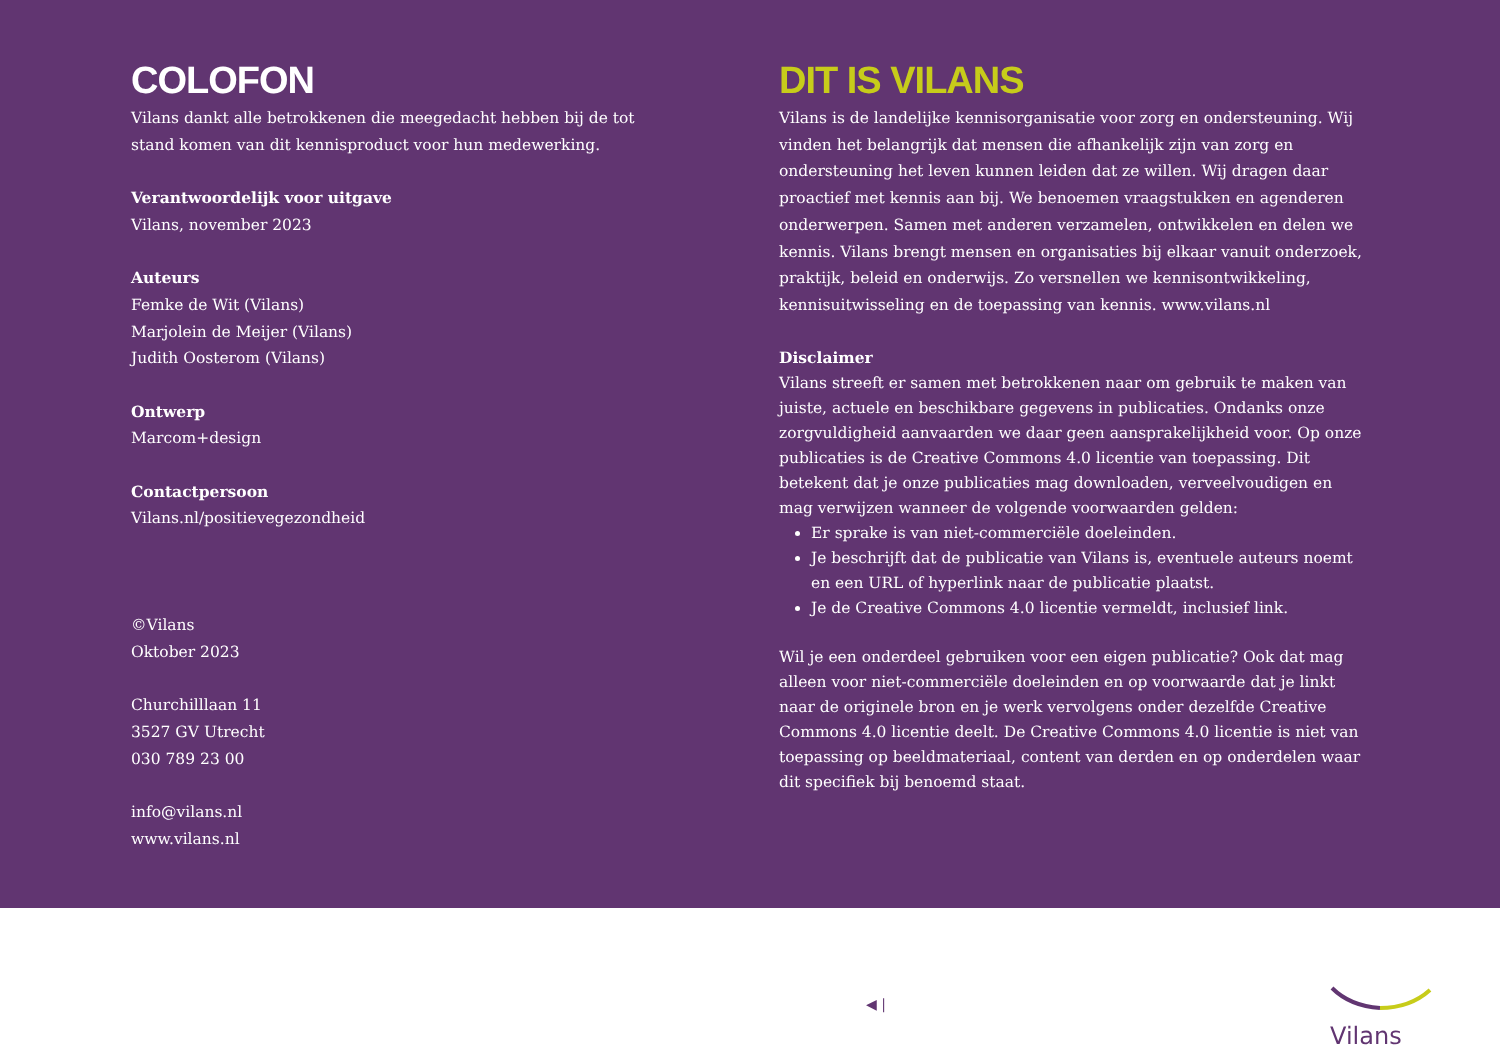COLOFON
Vilans dankt alle betrokkenen die meegedacht hebben bij de tot
stand komen van dit kennisproduct voor hun medewerking.
Verantwoordelijk voor uitgave
Vilans, november 2023
Auteurs
Femke de Wit (Vilans)
Marjolein de Meijer (Vilans)
Judith Oosterom (Vilans)
Ontwerp
Marcom+design
Contactpersoon
Vilans.nl/positievegezondheid
©Vilans
Oktober 2023
Churchilllaan 11
3527 GV Utrecht
030 789 23 00
info@vilans.nl
www.vilans.nl
DIT IS VILANS
Vilans is de landelijke kennisorganisatie voor zorg en ondersteuning. Wij vinden het belangrijk dat mensen die afhankelijk zijn van zorg en ondersteuning het leven kunnen leiden dat ze willen. Wij dragen daar proactief met kennis aan bij. We benoemen vraagstukken en agenderen onderwerpen. Samen met anderen verzamelen, ontwikkelen en delen we kennis. Vilans brengt mensen en organisaties bij elkaar vanuit onderzoek, praktijk, beleid en onderwijs. Zo versnellen we kennisontwikkeling, kennisuitwisseling en de toepassing van kennis. www.vilans.nl
Disclaimer
Vilans streeft er samen met betrokkenen naar om gebruik te maken van juiste, actuele en beschikbare gegevens in publicaties. Ondanks onze zorgvuldigheid aanvaarden we daar geen aansprakelijkheid voor. Op onze publicaties is de Creative Commons 4.0 licentie van toepassing. Dit betekent dat je onze publicaties mag downloaden, verveelvoudigen en mag verwijzen wanneer de volgende voorwaarden gelden:
Er sprake is van niet-commerciële doeleinden.
Je beschrijft dat de publicatie van Vilans is, eventuele auteurs noemt en een URL of hyperlink naar de publicatie plaatst.
Je de Creative Commons 4.0 licentie vermeldt, inclusief link.
Wil je een onderdeel gebruiken voor een eigen publicatie? Ook dat mag alleen voor niet-commerciële doeleinden en op voorwaarde dat je linkt naar de originele bron en je werk vervolgens onder dezelfde Creative Commons 4.0 licentie deelt. De Creative Commons 4.0 licentie is niet van toepassing op beeldmateriaal, content van derden en op onderdelen waar dit specifiek bij benoemd staat.
◀ |
Vilans